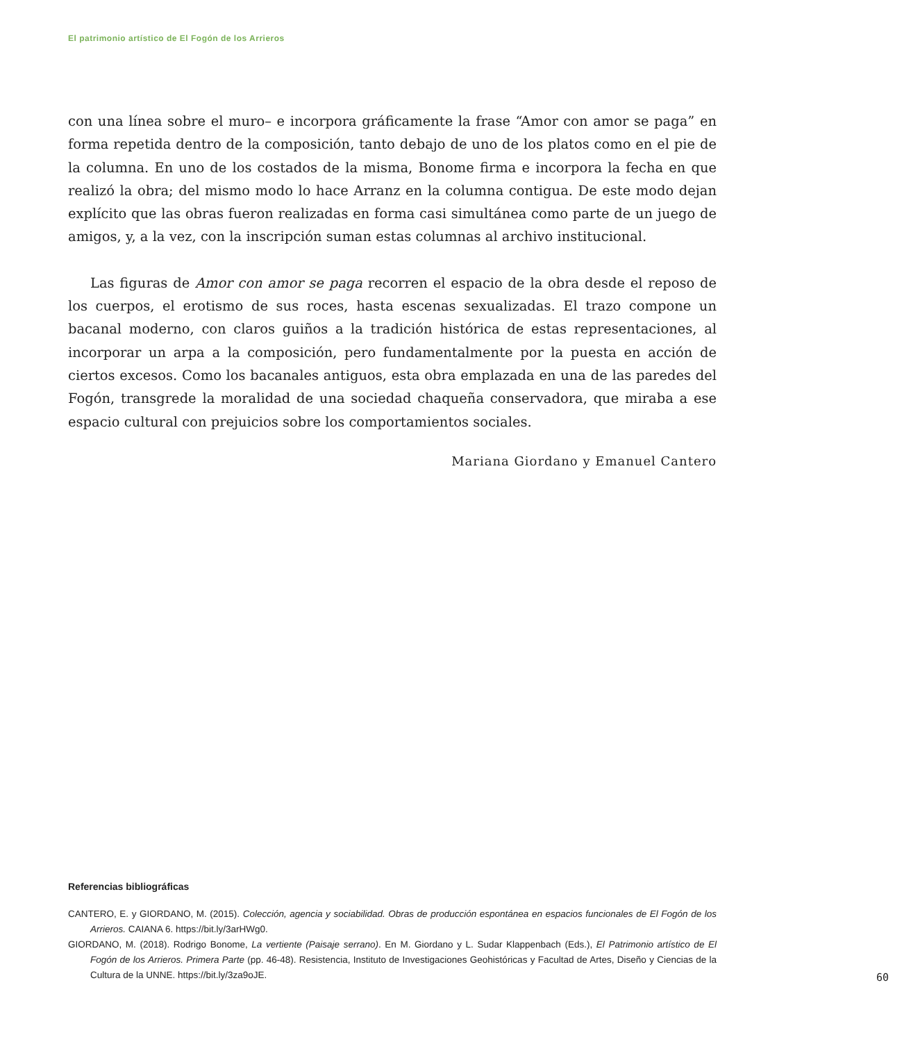El patrimonio artístico de El Fogón de los Arrieros
con una línea sobre el muro– e incorpora gráficamente la frase “Amor con amor se paga” en forma repetida dentro de la composición, tanto debajo de uno de los platos como en el pie de la columna. En uno de los costados de la misma, Bonome firma e incorpora la fecha en que realizó la obra; del mismo modo lo hace Arranz en la columna contigua. De este modo dejan explícito que las obras fueron realizadas en forma casi simultánea como parte de un juego de amigos, y, a la vez, con la inscripción suman estas columnas al archivo institucional.
Las figuras de Amor con amor se paga recorren el espacio de la obra desde el reposo de los cuerpos, el erotismo de sus roces, hasta escenas sexualizadas. El trazo compone un bacanal moderno, con claros guiños a la tradición histórica de estas representaciones, al incorporar un arpa a la composición, pero fundamentalmente por la puesta en acción de ciertos excesos. Como los bacanales antiguos, esta obra emplazada en una de las paredes del Fogón, transgrede la moralidad de una sociedad chaqueña conservadora, que miraba a ese espacio cultural con prejuicios sobre los comportamientos sociales.
Mariana Giordano y Emanuel Cantero
Referencias bibliográficas
CANTERO, E. y GIORDANO, M. (2015). Colección, agencia y sociabilidad. Obras de producción espontánea en espacios funcionales de El Fogón de los Arrieros. CAIANA 6. https://bit.ly/3arHWg0.
GIORDANO, M. (2018). Rodrigo Bonome, La vertiente (Paisaje serrano). En M. Giordano y L. Sudar Klappenbach (Eds.), El Patrimonio artístico de El Fogón de los Arrieros. Primera Parte (pp. 46-48). Resistencia, Instituto de Investigaciones Geohistóricas y Facultad de Artes, Diseño y Ciencias de la Cultura de la UNNE. https://bit.ly/3za9oJE.
60